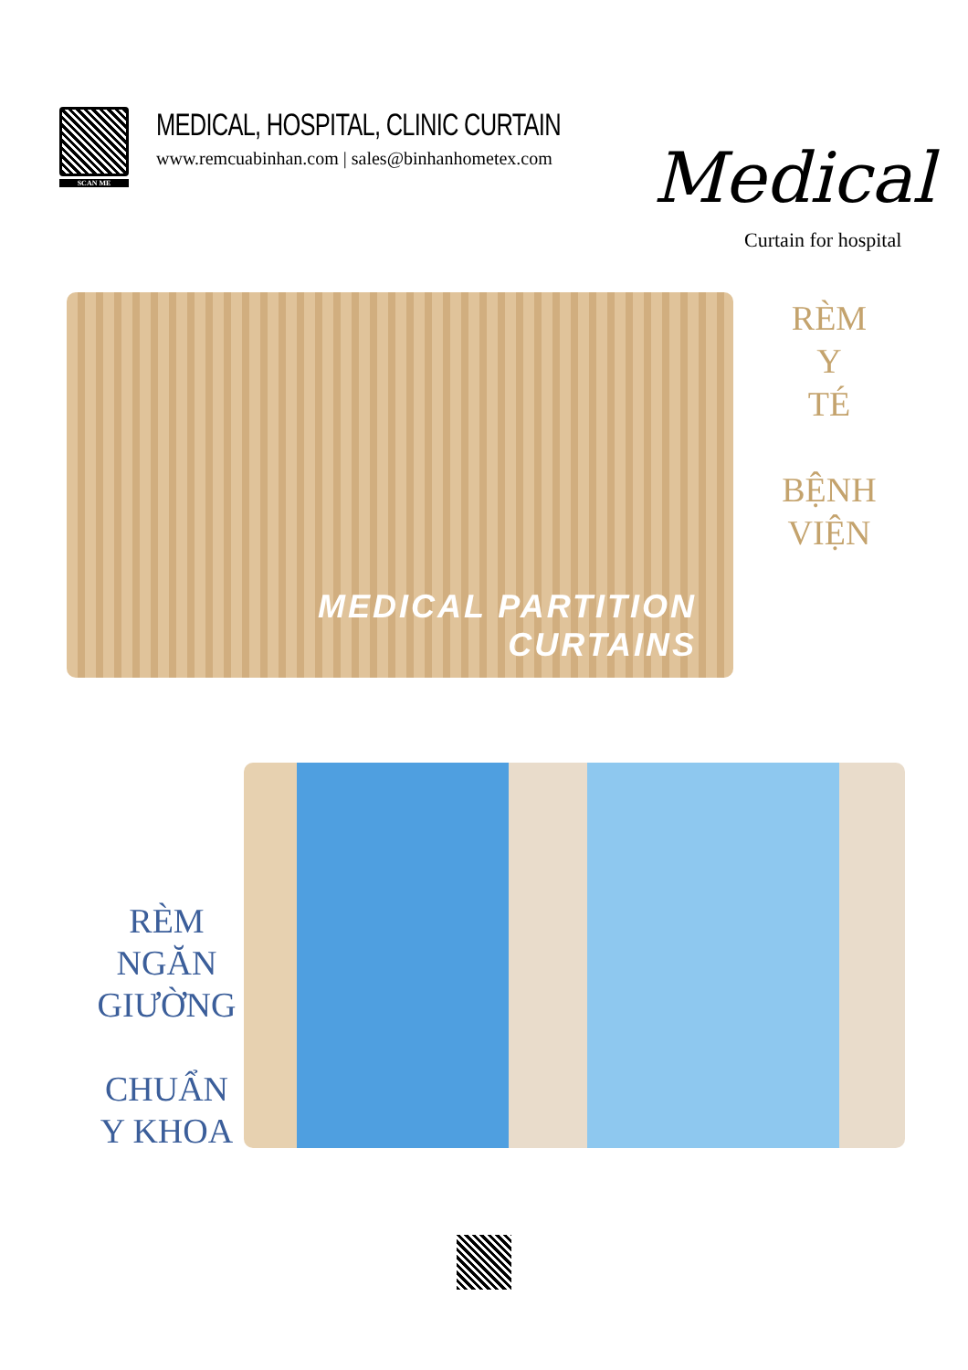SCAN ME
MEDICAL, HOSPITAL, CLINIC CURTAIN
www.remcuabinhan.com | sales@binhanhometex.com
Medical
Curtain for hospital
MEDICAL PARTITION
CURTAINS
RÈM
Y
TÉ
BỆNH
VIỆN
RÈM
NGĂN
GIƯỜNG
CHUẨN
Y KHOA